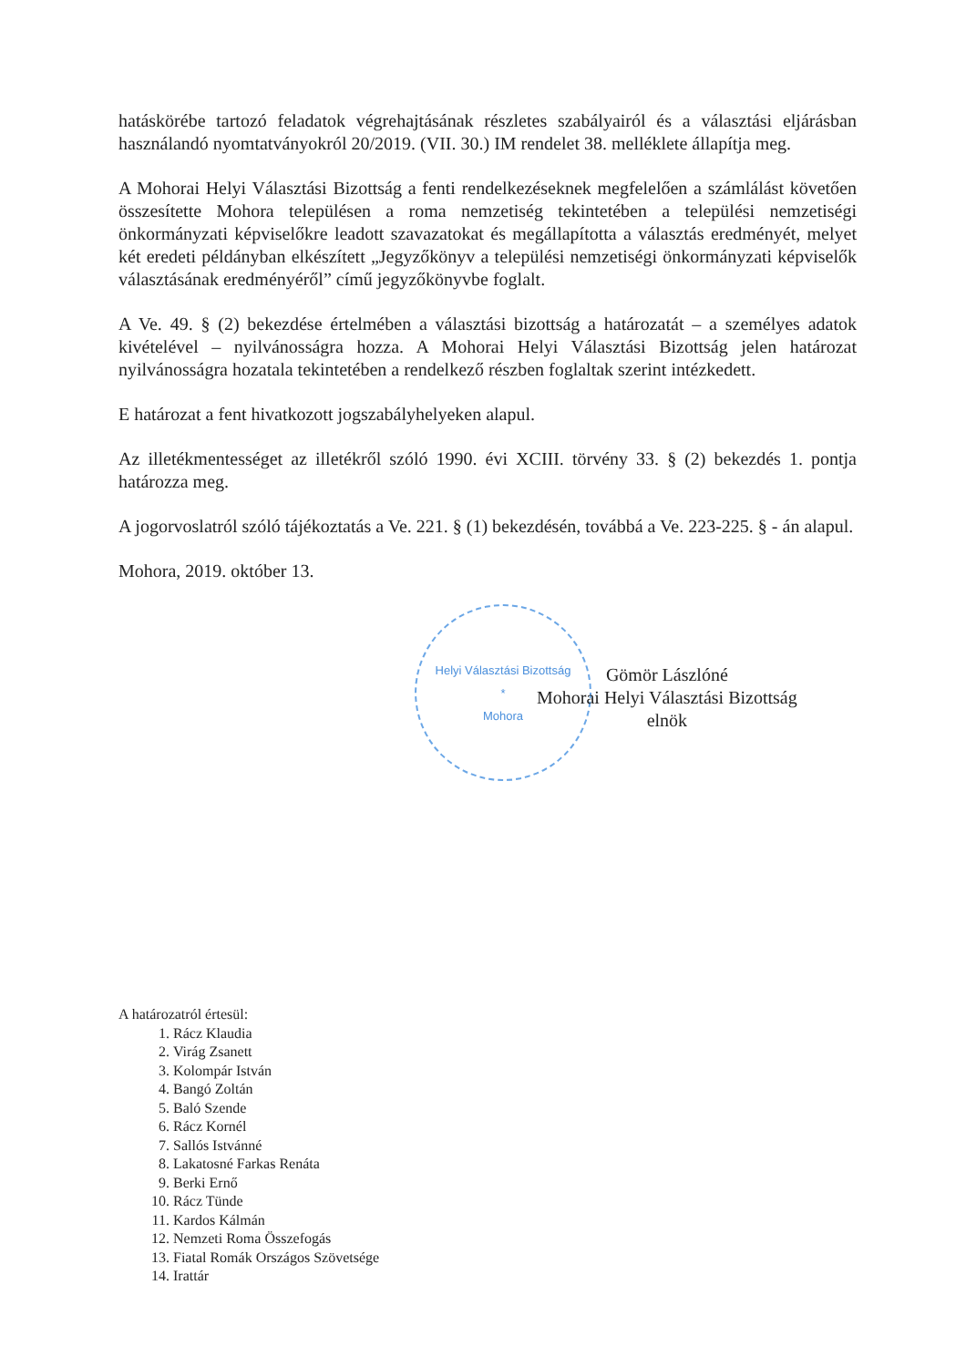hatáskörébe tartozó feladatok végrehajtásának részletes szabályairól és a választási eljárásban használandó nyomtatványokról 20/2019. (VII. 30.) IM rendelet 38. melléklete állapítja meg.
A Mohorai Helyi Választási Bizottság a fenti rendelkezéseknek megfelelően a számlálást követően összesítette Mohora településen a roma nemzetiség tekintetében a települési nemzetiségi önkormányzati képviselőkre leadott szavazatokat és megállapította a választás eredményét, melyet két eredeti példányban elkészített „Jegyzőkönyv a települési nemzetiségi önkormányzati képviselők választásának eredményéről” című jegyzőkönyvbe foglalt.
A Ve. 49. § (2) bekezdése értelmében a választási bizottság a határozatát – a személyes adatok kivételével – nyilvánosságra hozza. A Mohorai Helyi Választási Bizottság jelen határozat nyilvánosságra hozatala tekintetében a rendelkező részben foglaltak szerint intézkedett.
E határozat a fent hivatkozott jogszabályhelyeken alapul.
Az illetékmentességet az illetékről szóló 1990. évi XCIII. törvény 33. § (2) bekezdés 1. pontja határozza meg.
A jogorvoslatról szóló tájékoztatás a Ve. 221. § (1) bekezdésén, továbbá a Ve. 223-225. § - án alapul.
Mohora, 2019. október 13.
Helyi Választási Bizottság
*
Mohora
Gömör Lászlóné
Mohorai Helyi Választási Bizottság
elnök
A határozatról értesül:
1. Rácz Klaudia
2. Virág Zsanett
3. Kolompár István
4. Bangó Zoltán
5. Baló Szende
6. Rácz Kornél
7. Sallós Istvánné
8. Lakatosné Farkas Renáta
9. Berki Ernő
10. Rácz Tünde
11. Kardos Kálmán
12. Nemzeti Roma Összefogás
13. Fiatal Romák Országos Szövetsége
14. Irattár